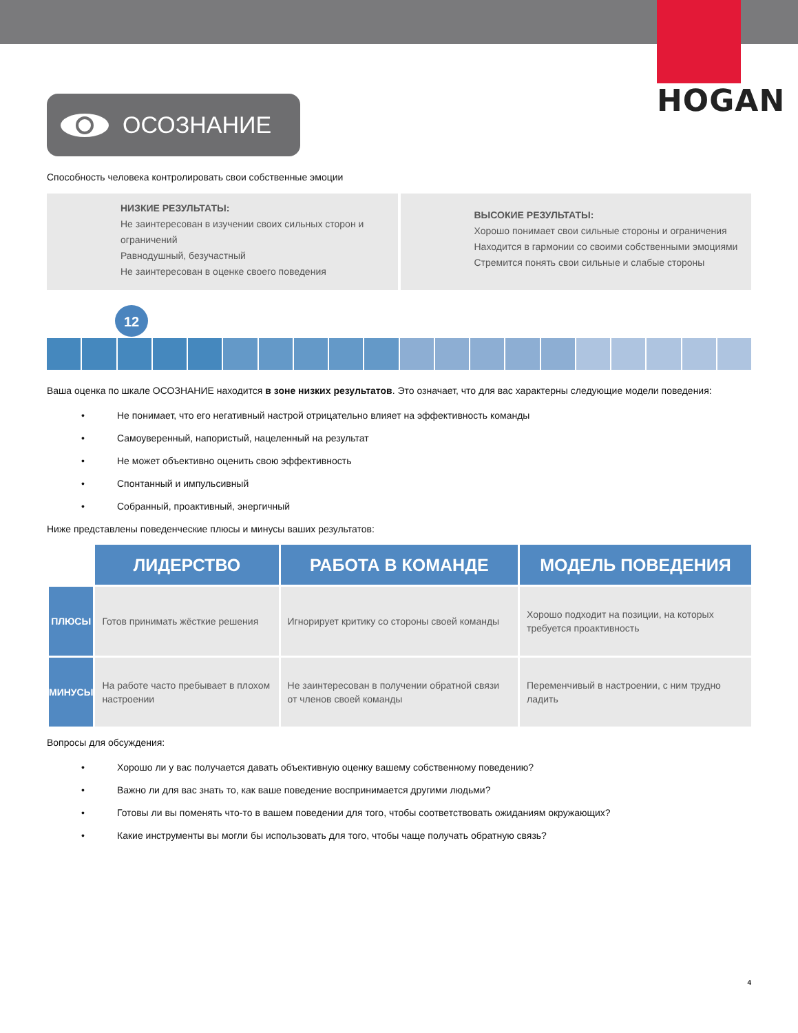HOGAN
ОСОЗНАНИЕ
Способность человека контролировать свои собственные эмоции
НИЗКИЕ РЕЗУЛЬТАТЫ:
Не заинтересован в изучении своих сильных сторон и ограничений
Равнодушный, безучастный
Не заинтересован в оценке своего поведения
ВЫСОКИЕ РЕЗУЛЬТАТЫ:
Хорошо понимает свои сильные стороны и ограничения
Находится в гармонии со своими собственными эмоциями
Стремится понять свои сильные и слабые стороны
12
Ваша оценка по шкале ОСОЗНАНИЕ находится в зоне низких результатов. Это означает, что для вас характерны следующие модели поведения:
• Не понимает, что его негативный настрой отрицательно влияет на эффективность команды
• Самоуверенный, напористый, нацеленный на результат
• Не может объективно оценить свою эффективность
• Спонтанный и импульсивный
• Собранный, проактивный, энергичный
Ниже представлены поведенческие плюсы и минусы ваших результатов:
| | ЛИДЕРСТВО | РАБОТА В КОМАНДЕ | МОДЕЛЬ ПОВЕДЕНИЯ |
| --- | --- | --- | --- |
| ПЛЮСЫ | Готов принимать жёсткие решения | Игнорирует критику со стороны своей команды | Хорошо подходит на позиции, на которых требуется проактивность |
| МИНУСЫ | На работе часто пребывает в плохом настроении | Не заинтересован в получении обратной связи от членов своей команды | Переменчивый в настроении, с ним трудно ладить |
Вопросы для обсуждения:
• Хорошо ли у вас получается давать объективную оценку вашему собственному поведению?
• Важно ли для вас знать то, как ваше поведение воспринимается другими людьми?
• Готовы ли вы поменять что-то в вашем поведении для того, чтобы соответствовать ожиданиям окружающих?
• Какие инструменты вы могли бы использовать для того, чтобы чаще получать обратную связь?
4